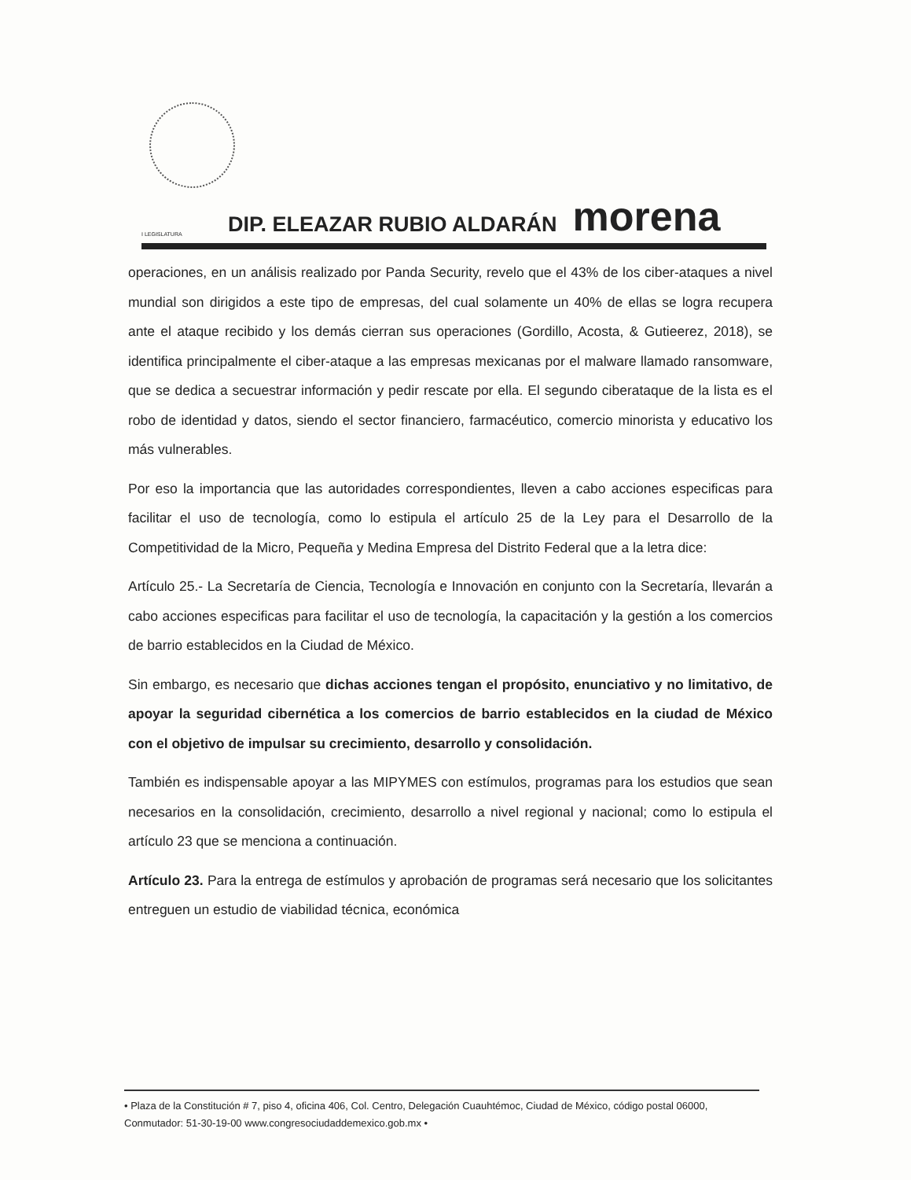I LEGISLATURA DIP. ELEAZAR RUBIO ALDARÁN morena
operaciones, en un análisis realizado por Panda Security, revelo que el 43% de los ciber-ataques a nivel mundial son dirigidos a este tipo de empresas, del cual solamente un 40% de ellas se logra recupera ante el ataque recibido y los demás cierran sus operaciones (Gordillo, Acosta, & Gutieerez, 2018), se identifica principalmente el ciber-ataque a las empresas mexicanas por el malware llamado ransomware, que se dedica a secuestrar información y pedir rescate por ella. El segundo ciberataque de la lista es el robo de identidad y datos, siendo el sector financiero, farmacéutico, comercio minorista y educativo los más vulnerables.
Por eso la importancia que las autoridades correspondientes, lleven a cabo acciones especificas para facilitar el uso de tecnología, como lo estipula el artículo 25 de la Ley para el Desarrollo de la Competitividad de la Micro, Pequeña y Medina Empresa del Distrito Federal que a la letra dice:
Artículo 25.- La Secretaría de Ciencia, Tecnología e Innovación en conjunto con la Secretaría, llevarán a cabo acciones especificas para facilitar el uso de tecnología, la capacitación y la gestión a los comercios de barrio establecidos en la Ciudad de México.
Sin embargo, es necesario que dichas acciones tengan el propósito, enunciativo y no limitativo, de apoyar la seguridad cibernética a los comercios de barrio establecidos en la ciudad de México con el objetivo de impulsar su crecimiento, desarrollo y consolidación.
También es indispensable apoyar a las MIPYMES con estímulos, programas para los estudios que sean necesarios en la consolidación, crecimiento, desarrollo a nivel regional y nacional; como lo estipula el artículo 23 que se menciona a continuación.
Artículo 23. Para la entrega de estímulos y aprobación de programas será necesario que los solicitantes entreguen un estudio de viabilidad técnica, económica
• Plaza de la Constitución # 7, piso 4, oficina 406, Col. Centro, Delegación Cuauhtémoc, Ciudad de México, código postal 06000, Conmutador: 51-30-19-00 www.congresociudaddemexico.gob.mx •